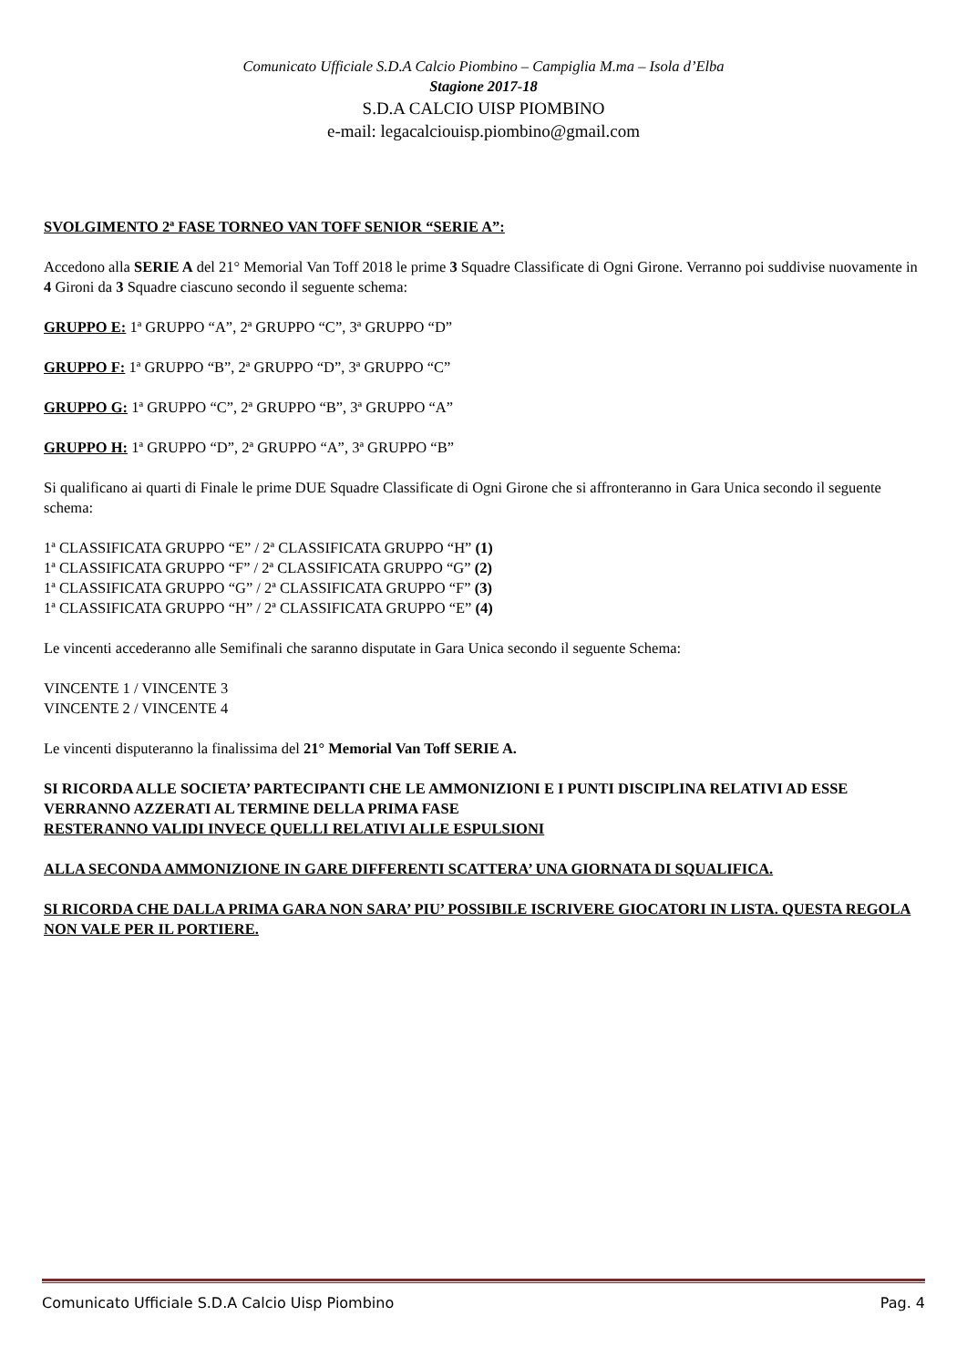Comunicato Ufficiale S.D.A Calcio Piombino – Campiglia M.ma – Isola d’Elba
Stagione 2017-18
S.D.A CALCIO UISP PIOMBINO
e-mail: legacalciouisp.piombino@gmail.com
SVOLGIMENTO 2ª FASE TORNEO VAN TOFF SENIOR “SERIE A”:
Accedono alla SERIE A del 21° Memorial Van Toff 2018 le prime 3 Squadre Classificate di Ogni Girone. Verranno poi suddivise nuovamente in 4 Gironi da 3 Squadre ciascuno secondo il seguente schema:
GRUPPO E: 1ª GRUPPO “A”, 2ª GRUPPO “C”, 3ª GRUPPO “D”
GRUPPO F: 1ª GRUPPO “B”, 2ª GRUPPO “D”, 3ª GRUPPO “C”
GRUPPO G: 1ª GRUPPO “C”, 2ª GRUPPO “B”, 3ª GRUPPO “A”
GRUPPO H: 1ª GRUPPO “D”, 2ª GRUPPO “A”, 3ª GRUPPO “B”
Si qualificano ai quarti di Finale le prime DUE Squadre Classificate di Ogni Girone che si affronteranno in Gara Unica secondo il seguente schema:
1ª CLASSIFICATA GRUPPO “E” / 2ª CLASSIFICATA GRUPPO “H” (1)
1ª CLASSIFICATA GRUPPO “F” / 2ª CLASSIFICATA GRUPPO “G” (2)
1ª CLASSIFICATA GRUPPO “G” / 2ª CLASSIFICATA GRUPPO “F” (3)
1ª CLASSIFICATA GRUPPO “H” / 2ª CLASSIFICATA GRUPPO “E” (4)
Le vincenti accederanno alle Semifinali che saranno disputate in Gara Unica secondo il seguente Schema:
VINCENTE 1 / VINCENTE 3
VINCENTE 2 / VINCENTE 4
Le vincenti disputeranno la finalissima del 21° Memorial Van Toff SERIE A.
SI RICORDA ALLE SOCIETA’ PARTECIPANTI CHE LE AMMONIZIONI E I PUNTI DISCIPLINA RELATIVI AD ESSE VERRANNO AZZERATI AL TERMINE DELLA PRIMA FASE
RESTERANNO VALIDI INVECE QUELLI RELATIVI ALLE ESPULSIONI
ALLA SECONDA AMMONIZIONE IN GARE DIFFERENTI SCATTERA’ UNA GIORNATA DI SQUALIFICA.
SI RICORDA CHE DALLA PRIMA GARA NON SARA’ PIU’ POSSIBILE ISCRIVERE GIOCATORI IN LISTA. QUESTA REGOLA NON VALE PER IL PORTIERE.
Comunicato Ufficiale S.D.A Calcio Uisp Piombino Pag. 4